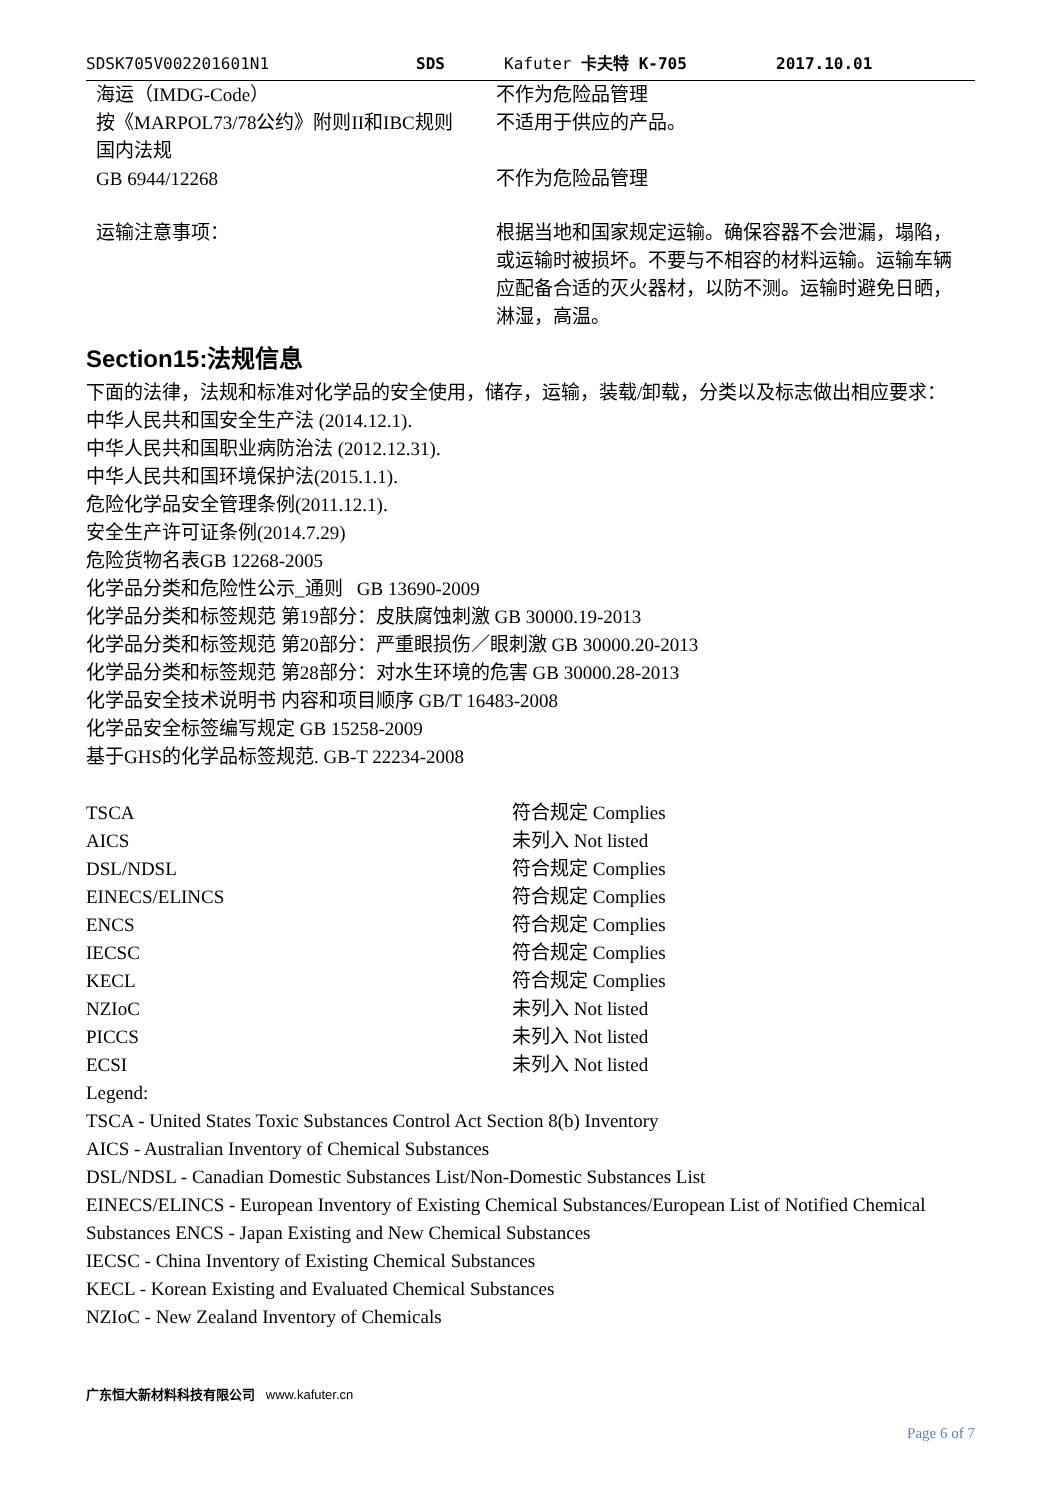SDSK705V002201601N1 SDS Kafuter 卡夫特 K-705 2017.10.01
| 海运（IMDG-Code） | 不作为危险品管理 |
| 按《MARPOL73/78公约》附则II和IBC规则 | 不适用于供应的产品。 |
| 国内法规 | |
| GB 6944/12268 | 不作为危险品管理 |
| 运输注意事项： | 根据当地和国家规定运输。确保容器不会泄漏，塌陷，或运输时被损坏。不要与不相容的材料运输。运输车辆应配备合适的灭火器材，以防不测。运输时避免日晒，淋湿，高温。 |
Section15:法规信息
下面的法律，法规和标准对化学品的安全使用，储存，运输，装载/卸载，分类以及标志做出相应要求：
中华人民共和国安全生产法 (2014.12.1).
中华人民共和国职业病防治法 (2012.12.31).
中华人民共和国环境保护法(2015.1.1).
危险化学品安全管理条例(2011.12.1).
安全生产许可证条例(2014.7.29)
危险货物名表GB 12268-2005
化学品分类和危险性公示_通则 GB 13690-2009
化学品分类和标签规范 第19部分：皮肤腐蚀刺激 GB 30000.19-2013
化学品分类和标签规范 第20部分：严重眼损伤／眼刺激 GB 30000.20-2013
化学品分类和标签规范 第28部分：对水生环境的危害 GB 30000.28-2013
化学品安全技术说明书 内容和项目顺序 GB/T 16483-2008
化学品安全标签编写规定 GB 15258-2009
基于GHS的化学品标签规范. GB-T 22234-2008
| TSCA | 符合规定 Complies |
| AICS | 未列入 Not listed |
| DSL/NDSL | 符合规定 Complies |
| EINECS/ELINCS | 符合规定 Complies |
| ENCS | 符合规定 Complies |
| IECSC | 符合规定 Complies |
| KECL | 符合规定 Complies |
| NZIoC | 未列入 Not listed |
| PICCS | 未列入 Not listed |
| ECSI | 未列入 Not listed |
Legend:
TSCA - United States Toxic Substances Control Act Section 8(b) Inventory
AICS - Australian Inventory of Chemical Substances
DSL/NDSL - Canadian Domestic Substances List/Non-Domestic Substances List
EINECS/ELINCS - European Inventory of Existing Chemical Substances/European List of Notified Chemical Substances ENCS - Japan Existing and New Chemical Substances
IECSC - China Inventory of Existing Chemical Substances
KECL - Korean Existing and Evaluated Chemical Substances
NZIoC - New Zealand Inventory of Chemicals
广东恒大新材料科技有限公司 www.kafuter.cn
Page 6 of 7